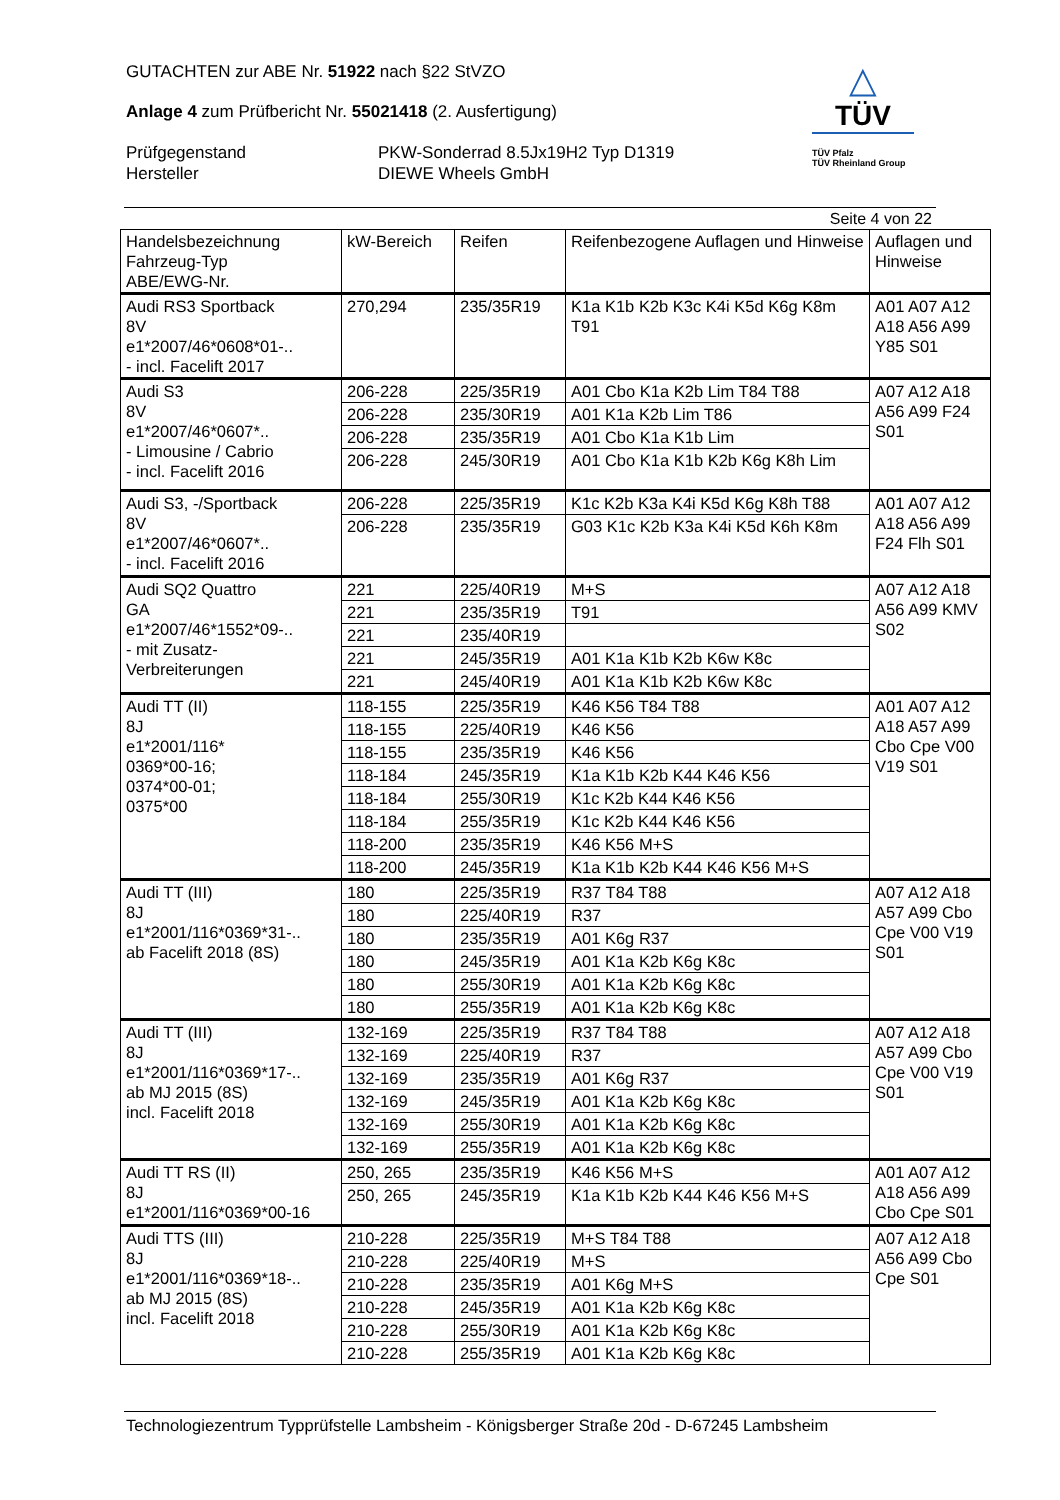GUTACHTEN zur ABE Nr. 51922 nach §22 StVZO
Anlage 4 zum Prüfbericht Nr. 55021418 (2. Ausfertigung)
Prüfgegenstand PKW-Sonderrad 8.5Jx19H2 Typ D1319
Hersteller DIEWE Wheels GmbH
△
TÜV
TÜV Pfalz
TÜV Rheinland Group
Seite 4 von 22
| Handelsbezeichnung Fahrzeug-Typ ABE/EWG-Nr. | kW-Bereich | Reifen | Reifenbezogene Auflagen und Hinweise | Auflagen und Hinweise |
| --- | --- | --- | --- | --- |
| Audi RS3 Sportback 8V e1*2007/46*0608*01-.. - incl. Facelift 2017 | 270,294 | 235/35R19 | K1a K1b K2b K3c K4i K5d K6g K8m T91 | A01 A07 A12 A18 A56 A99 Y85 S01 |
| Audi S3 8V e1*2007/46*0607*.. - Limousine / Cabrio - incl. Facelift 2016 | 206-228 | 225/35R19 | A01 Cbo K1a K2b Lim T84 T88 | A07 A12 A18 A56 A99 F24 S01 |
| | 206-228 | 235/30R19 | A01 K1a K2b Lim T86 | |
| | 206-228 | 235/35R19 | A01 Cbo K1a K1b Lim | |
| | 206-228 | 245/30R19 | A01 Cbo K1a K1b K2b K6g K8h Lim | |
| Audi S3, -/Sportback 8V e1*2007/46*0607*.. - incl. Facelift 2016 | 206-228 | 225/35R19 | K1c K2b K3a K4i K5d K6g K8h T88 | A01 A07 A12 A18 A56 A99 F24 Flh S01 |
| | 206-228 | 235/35R19 | G03 K1c K2b K3a K4i K5d K6h K8m | |
| Audi SQ2 Quattro GA e1*2007/46*1552*09-.. - mit Zusatz- Verbreiterungen | 221 | 225/40R19 | M+S | A07 A12 A18 A56 A99 KMV S02 |
| | 221 | 235/35R19 | T91 | |
| | 221 | 235/40R19 | | |
| | 221 | 245/35R19 | A01 K1a K1b K2b K6w K8c | |
| | 221 | 245/40R19 | A01 K1a K1b K2b K6w K8c | |
| Audi TT (II) 8J e1*2001/116* 0369*00-16; 0374*00-01; 0375*00 | 118-155 | 225/35R19 | K46 K56 T84 T88 | A01 A07 A12 A18 A57 A99 Cbo Cpe V00 V19 S01 |
| | 118-155 | 225/40R19 | K46 K56 | |
| | 118-155 | 235/35R19 | K46 K56 | |
| | 118-184 | 245/35R19 | K1a K1b K2b K44 K46 K56 | |
| | 118-184 | 255/30R19 | K1c K2b K44 K46 K56 | |
| | 118-184 | 255/35R19 | K1c K2b K44 K46 K56 | |
| | 118-200 | 235/35R19 | K46 K56 M+S | |
| | 118-200 | 245/35R19 | K1a K1b K2b K44 K46 K56 M+S | |
| Audi TT (III) 8J e1*2001/116*0369*31-.. ab Facelift 2018 (8S) | 180 | 225/35R19 | R37 T84 T88 | A07 A12 A18 A57 A99 Cbo Cpe V00 V19 S01 |
| | 180 | 225/40R19 | R37 | |
| | 180 | 235/35R19 | A01 K6g R37 | |
| | 180 | 245/35R19 | A01 K1a K2b K6g K8c | |
| | 180 | 255/30R19 | A01 K1a K2b K6g K8c | |
| | 180 | 255/35R19 | A01 K1a K2b K6g K8c | |
| Audi TT (III) 8J e1*2001/116*0369*17-.. ab MJ 2015 (8S) incl. Facelift 2018 | 132-169 | 225/35R19 | R37 T84 T88 | A07 A12 A18 A57 A99 Cbo Cpe V00 V19 S01 |
| | 132-169 | 225/40R19 | R37 | |
| | 132-169 | 235/35R19 | A01 K6g R37 | |
| | 132-169 | 245/35R19 | A01 K1a K2b K6g K8c | |
| | 132-169 | 255/30R19 | A01 K1a K2b K6g K8c | |
| | 132-169 | 255/35R19 | A01 K1a K2b K6g K8c | |
| Audi TT RS (II) 8J e1*2001/116*0369*00-16 | 250, 265 | 235/35R19 | K46 K56 M+S | A01 A07 A12 A18 A56 A99 Cbo Cpe S01 |
| | 250, 265 | 245/35R19 | K1a K1b K2b K44 K46 K56 M+S | |
| Audi TTS (III) 8J e1*2001/116*0369*18-.. ab MJ 2015 (8S) incl. Facelift 2018 | 210-228 | 225/35R19 | M+S T84 T88 | A07 A12 A18 A56 A99 Cbo Cpe S01 |
| | 210-228 | 225/40R19 | M+S | |
| | 210-228 | 235/35R19 | A01 K6g M+S | |
| | 210-228 | 245/35R19 | A01 K1a K2b K6g K8c | |
| | 210-228 | 255/30R19 | A01 K1a K2b K6g K8c | |
| | 210-228 | 255/35R19 | A01 K1a K2b K6g K8c | |
Technologiezentrum Typprüfstelle Lambsheim - Königsberger Straße 20d - D-67245 Lambsheim